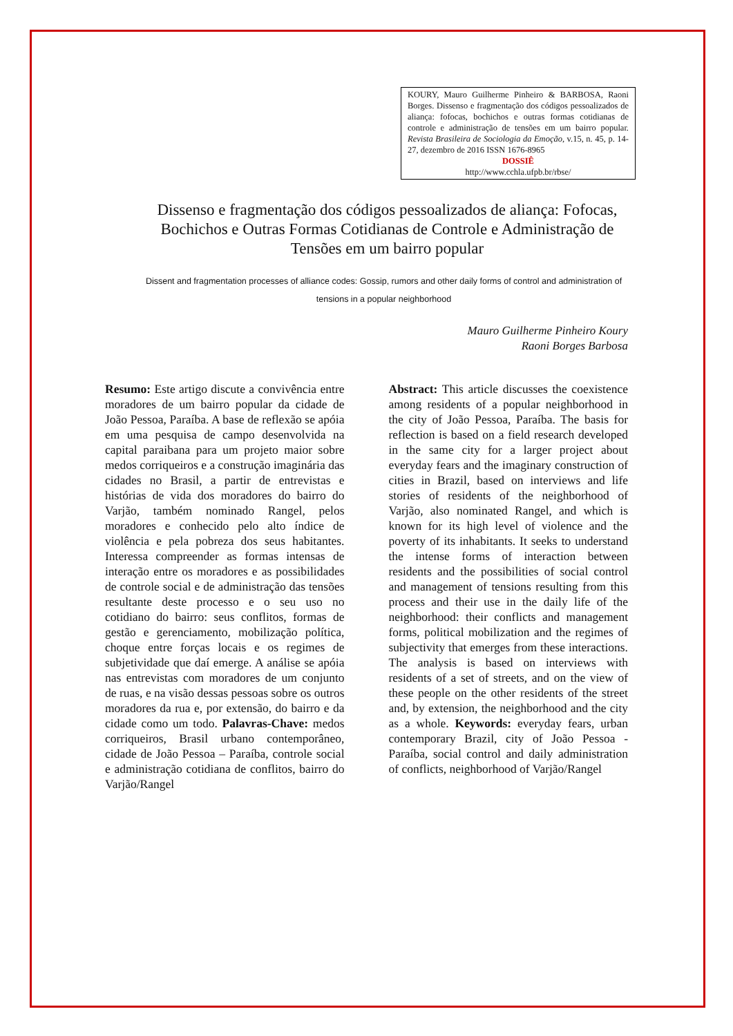KOURY, Mauro Guilherme Pinheiro & BARBOSA, Raoni Borges. Dissenso e fragmentação dos códigos pessoalizados de aliança: fofocas, bochichos e outras formas cotidianas de controle e administração de tensões em um bairro popular. Revista Brasileira de Sociologia da Emoção, v.15, n. 45, p. 14-27, dezembro de 2016 ISSN 1676-8965
DOSSIÊ
http://www.cchla.ufpb.br/rbse/
Dissenso e fragmentação dos códigos pessoalizados de aliança: Fofocas, Bochichos e Outras Formas Cotidianas de Controle e Administração de Tensões em um bairro popular
Dissent and fragmentation processes of alliance codes: Gossip, rumors and other daily forms of control and administration of tensions in a popular neighborhood
Mauro Guilherme Pinheiro Koury
Raoni Borges Barbosa
Resumo: Este artigo discute a convivência entre moradores de um bairro popular da cidade de João Pessoa, Paraíba. A base de reflexão se apóia em uma pesquisa de campo desenvolvida na capital paraibana para um projeto maior sobre medos corriqueiros e a construção imaginária das cidades no Brasil, a partir de entrevistas e histórias de vida dos moradores do bairro do Varjão, também nominado Rangel, pelos moradores e conhecido pelo alto índice de violência e pela pobreza dos seus habitantes. Interessa compreender as formas intensas de interação entre os moradores e as possibilidades de controle social e de administração das tensões resultante deste processo e o seu uso no cotidiano do bairro: seus conflitos, formas de gestão e gerenciamento, mobilização política, choque entre forças locais e os regimes de subjetividade que daí emerge. A análise se apóia nas entrevistas com moradores de um conjunto de ruas, e na visão dessas pessoas sobre os outros moradores da rua e, por extensão, do bairro e da cidade como um todo. Palavras-Chave: medos corriqueiros, Brasil urbano contemporâneo, cidade de João Pessoa – Paraíba, controle social e administração cotidiana de conflitos, bairro do Varjão/Rangel
Abstract: This article discusses the coexistence among residents of a popular neighborhood in the city of João Pessoa, Paraíba. The basis for reflection is based on a field research developed in the same city for a larger project about everyday fears and the imaginary construction of cities in Brazil, based on interviews and life stories of residents of the neighborhood of Varjão, also nominated Rangel, and which is known for its high level of violence and the poverty of its inhabitants. It seeks to understand the intense forms of interaction between residents and the possibilities of social control and management of tensions resulting from this process and their use in the daily life of the neighborhood: their conflicts and management forms, political mobilization and the regimes of subjectivity that emerges from these interactions. The analysis is based on interviews with residents of a set of streets, and on the view of these people on the other residents of the street and, by extension, the neighborhood and the city as a whole. Keywords: everyday fears, urban contemporary Brazil, city of João Pessoa - Paraíba, social control and daily administration of conflicts, neighborhood of Varjão/Rangel